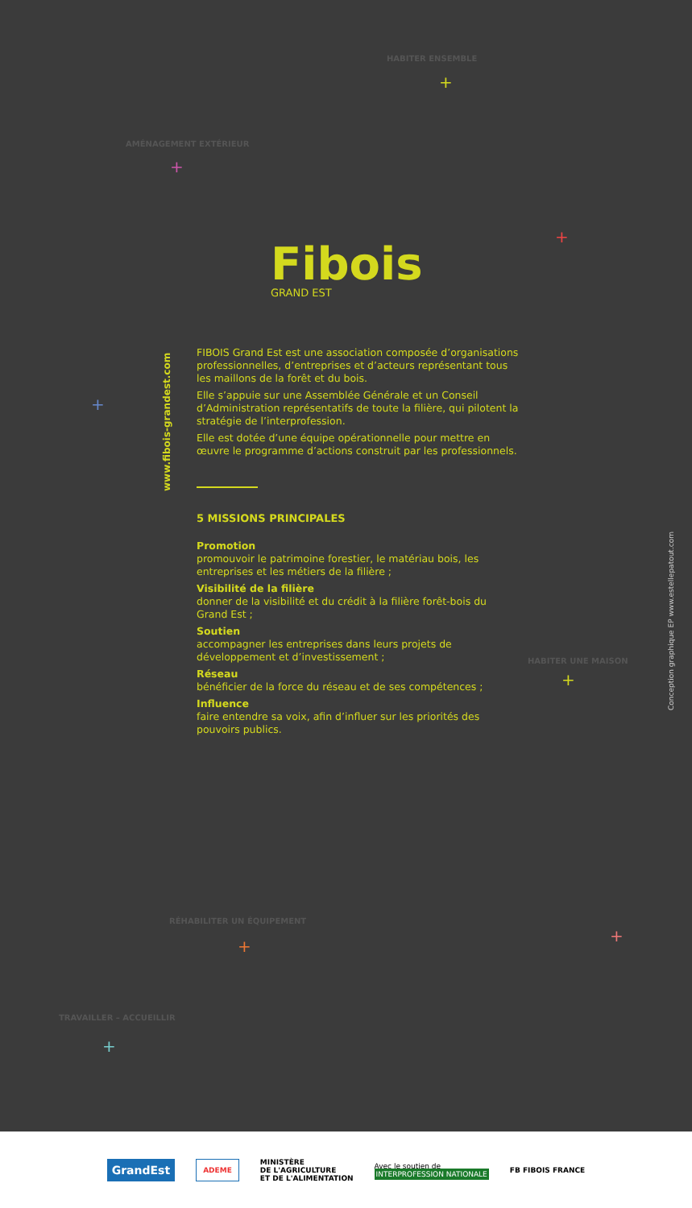HABITER ENSEMBLE
+
AMÉNAGEMENT EXTÉRIEUR
+
+
+
HABITER UNE MAISON
+
RÉHABILITER UN ÉQUIPEMENT
+
+
TRAVAILLER – ACCUEILLIR
+
Fibois
GRAND EST
www.fibois-grandest.com
FIBOIS Grand Est est une association composée d’organisations professionnelles, d’entreprises et d’acteurs représentant tous les maillons de la forêt et du bois.
Elle s’appuie sur une Assemblée Générale et un Conseil d’Administration représentatifs de toute la filière, qui pilotent la stratégie de l’interprofession.
Elle est dotée d’une équipe opérationnelle pour mettre en œuvre le programme d’actions construit par les professionnels.
5 MISSIONS PRINCIPALES
Promotion
promouvoir le patrimoine forestier, le matériau bois, les entreprises et les métiers de la filière ;
Visibilité de la filière
donner de la visibilité et du crédit à la filière forêt-bois du Grand Est ;
Soutien
accompagner les entreprises dans leurs projets de développement et d’investissement ;
Réseau
bénéficier de la force du réseau et de ses compétences ;
Influence
faire entendre sa voix, afin d’influer sur les priorités des pouvoirs publics.
Conception graphique EP www.estellepatout.com
GrandEst
ADEME
MINISTÈRE
DE L'AGRICULTURE
ET DE L'ALIMENTATION
Avec le soutien de
INTERPROFESSION NATIONALE
FB FIBOIS FRANCE